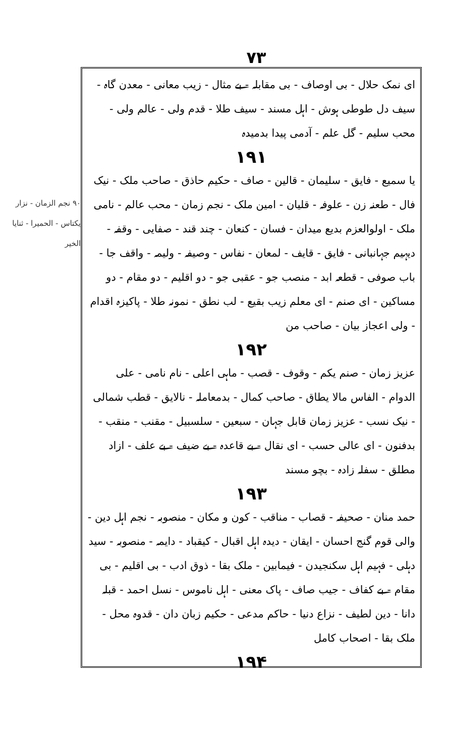٧٣
٩٠ نجم الزمان - نزار یکتاس - الحمیرا - ثنایا الخیر
ای نمک حلال - بی اوصاف - بی مقابلہ - بے مثال - زیب معانی - معدن گاہ - سیف دل طوطی ہوش - اہل مسند - سیف طلا - قدم ولی - عالم ولی - محب سلیم - گل علم - آدمی پیدا بدمیدہ
۱۹۱
یا سمیع - فایق - سلیمان - قالین - صاف - حکیم حاذق - صاحب ملک - نیک فال - طعنہ زن - علوفہ - قلیان - امین ملک - نجم زمان - محب عالم - نامی ملک - اولوالعزم بدیع میدان - فسان - کنعان - چند قند - صفایی - وقفہ - دیہیم جہانبانی - فایق - قایف - لمعان - نفاس - وصیفہ - ولیمہ - واقف جا - باب صوفی - قطعہ ابد - منصب جو - عقبی جو - دو اقلیم - دو مقام - دو مساکین - ای صنم - ای معلم زیب بقیع - لب نطق - نمونہ طلا - پاکیزہ اقدام - ولی اعجاز بیان - صاحب من
۱۹۲
عزیز زمان - صنم یکم - وقوف - قصب - ماہی اعلی - نام نامی - علی الدوام - الفاس مالا یطاق - صاحب کمال - بدمعاملہ - نالایق - قطب شمالی - نیک نسب - عزیز زمان قابل جہان - سبعین - سلسبیل - مقنب - منقب - بدفنون - ای عالی حسب - ای نقال - بے قاعدہ - بے ضیف - بے علف - ازاد مطلق - سفلہ زادہ - بچو مسند
۱۹۳
حمد منان - صحیفہ - قصاب - مناقب - کون و مکان - منصوبہ - نجم اہل دین - والی قوم گنج احسان - ایقان - دیدہ اہل اقبال - کیقباد - دایمہ - منصوبہ - سید دہلی - فہیم اہل سکنجیدن - فیمابین - ملک بقا - ذوق ادب - بی اقلیم - بی مقام - بے کفاف - جیب صاف - پاک معنی - اہل ناموس - نسل احمد - قبلہ دانا - دین لطیف - نزاع دنیا - حاکم مدعی - حکیم زبان دان - قدوہ محل - ملک بقا - اصحاب کامل
۱۹۴